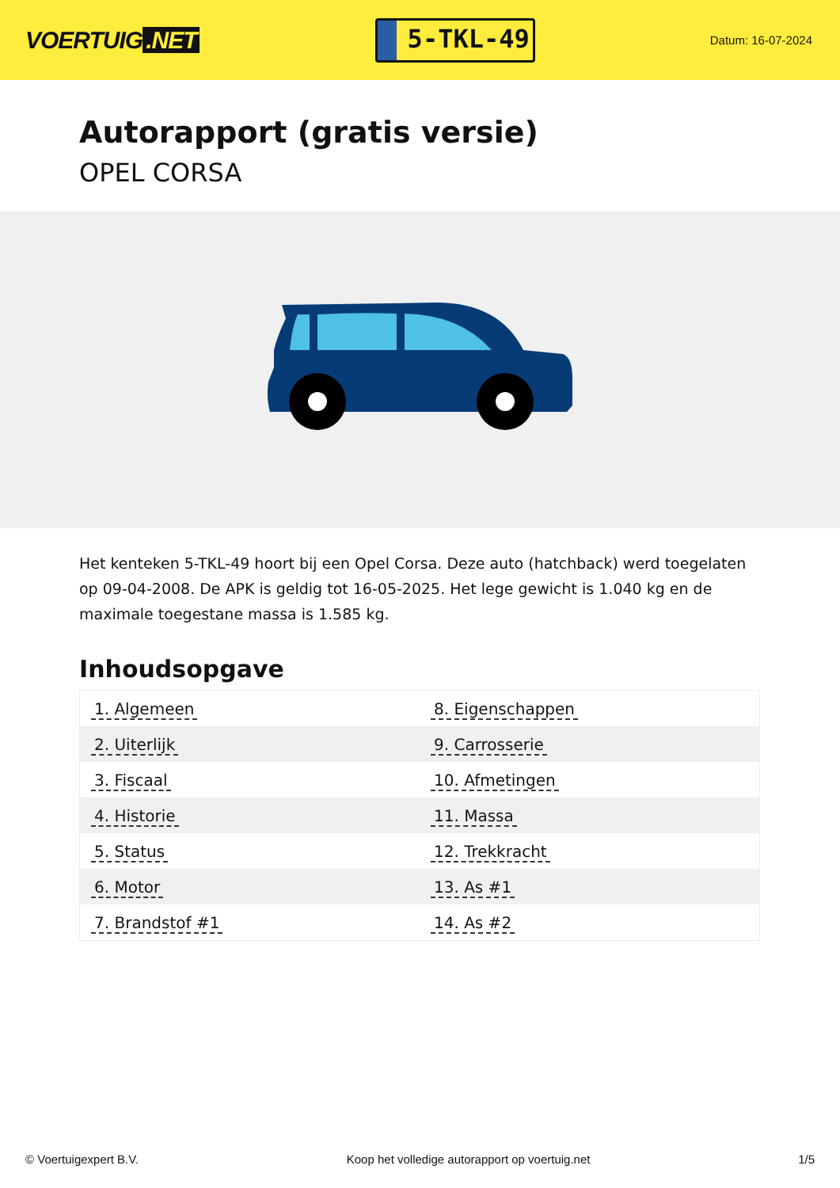VOERTUIG.NET
5-TKL-49
Datum: 16-07-2024
Autorapport (gratis versie)
OPEL CORSA
Het kenteken 5-TKL-49 hoort bij een Opel Corsa. Deze auto (hatchback) werd toegelaten op 09-04-2008. De APK is geldig tot 16-05-2025. Het lege gewicht is 1.040 kg en de maximale toegestane massa is 1.585 kg.
Inhoudsopgave
| 1. Algemeen | 8. Eigenschappen |
| 2. Uiterlijk | 9. Carrosserie |
| 3. Fiscaal | 10. Afmetingen |
| 4. Historie | 11. Massa |
| 5. Status | 12. Trekkracht |
| 6. Motor | 13. As #1 |
| 7. Brandstof #1 | 14. As #2 |
© Voertuigexpert B.V. Koop het volledige autorapport op voertuig.net 1/5